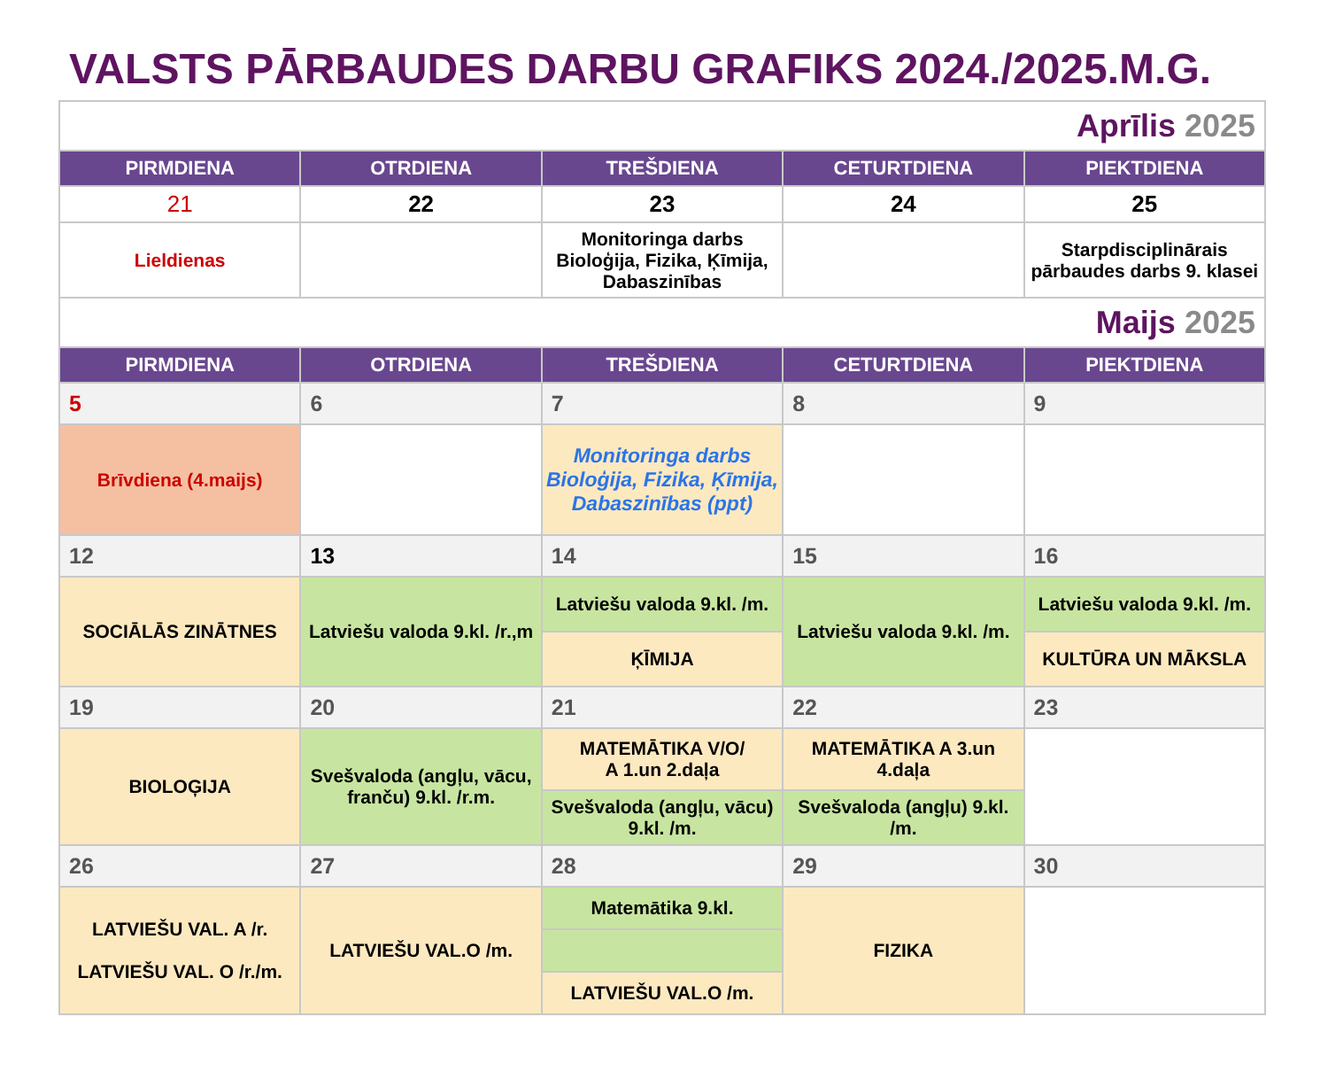VALSTS PĀRBAUDES DARBU GRAFIKS 2024./2025.M.G.
| Aprīlis 2025 | | | | |
| PIRMDIENA | OTRDIENA | TREŠDIENA | CETURTDIENA | PIEKTDIENA |
| 21 | 22 | 23 | 24 | 25 |
| Lieldienas | | Monitoringa darbs Bioloģija, Fizika, Ķīmija, Dabaszinības | | Starpdisciplinārais pārbaudes darbs 9. klasei |
| Maijs 2025 | | | | |
| PIRMDIENA | OTRDIENA | TREŠDIENA | CETURTDIENA | PIEKTDIENA |
| 5 | 6 | 7 | 8 | 9 |
| Brīvdiena (4.maijs) | | Monitoringa darbs Bioloģija, Fizika, Ķīmija, Dabaszinības (ppt) | | |
| 12 | 13 | 14 | 15 | 16 |
| SOCIĀLĀS ZINĀTNES | Latviešu valoda 9.kl. /r.,m | Latviešu valoda 9.kl. /m. | Latviešu valoda 9.kl. /m. | Latviešu valoda 9.kl. /m. |
| | | ĶĪMIJA | | KULTŪRA UN MĀKSLA |
| 19 | 20 | 21 | 22 | 23 |
| BIOLOĢIJA | Svešvaloda (angļu, vācu, franču) 9.kl. /r.m. | MATEMĀTIKA V/O/ A 1.un 2.daļa | MATEMĀTIKA A 3.un 4.daļa | |
| | | Svešvaloda (angļu, vācu) 9.kl. /m. | Svešvaloda (angļu) 9.kl. /m. | |
| 26 | 27 | 28 | 29 | 30 |
| LATVIEŠU VAL. A /r. LATVIEŠU VAL. O /r./m. | LATVIEŠU VAL.O /m. | Matemātika 9.kl. | FIZIKA | |
| | | LATVIEŠU VAL.O /m. | | |